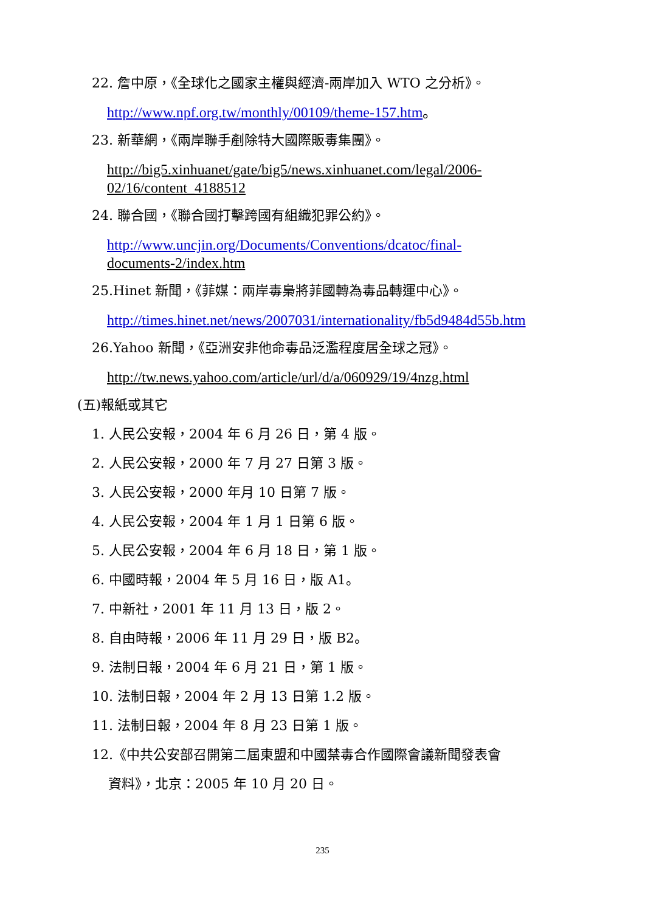22. 詹中原，《全球化之國家主權與經濟-兩岸加入 WTO 之分析》。
http://www.npf.org.tw/monthly/00109/theme-157.htm。
23. 新華網，《兩岸聯手剷除特大國際販毒集團》。
http://big5.xinhuanet/gate/big5/news.xinhuanet.com/legal/2006-
02/16/content_4188512
24. 聯合國，《聯合國打擊跨國有組織犯罪公約》。
http://www.uncjin.org/Documents/Conventions/dcatoc/final-
documents-2/index.htm
25.Hinet 新聞，《菲媒：兩岸毒梟將菲國轉為毒品轉運中心》。
http://times.hinet.net/news/2007031/internationality/fb5d9484d55b.htm
26.Yahoo 新聞，《亞洲安非他命毒品泛濫程度居全球之冠》。
http://tw.news.yahoo.com/article/url/d/a/060929/19/4nzg.html
(五)報紙或其它
1. 人民公安報，2004 年 6 月 26 日，第 4 版。
2. 人民公安報，2000 年 7 月 27 日第 3 版。
3. 人民公安報，2000 年月 10 日第 7 版。
4. 人民公安報，2004 年 1 月 1 日第 6 版。
5. 人民公安報，2004 年 6 月 18 日，第 1 版。
6. 中國時報，2004 年 5 月 16 日，版 A1。
7. 中新社，2001 年 11 月 13 日，版 2。
8. 自由時報，2006 年 11 月 29 日，版 B2。
9. 法制日報，2004 年 6 月 21 日，第 1 版。
10. 法制日報，2004 年 2 月 13 日第 1.2 版。
11. 法制日報，2004 年 8 月 23 日第 1 版。
12.《中共公安部召開第二屆東盟和中國禁毒合作國際會議新聞發表會
資料》，北京：2005 年 10 月 20 日。
235